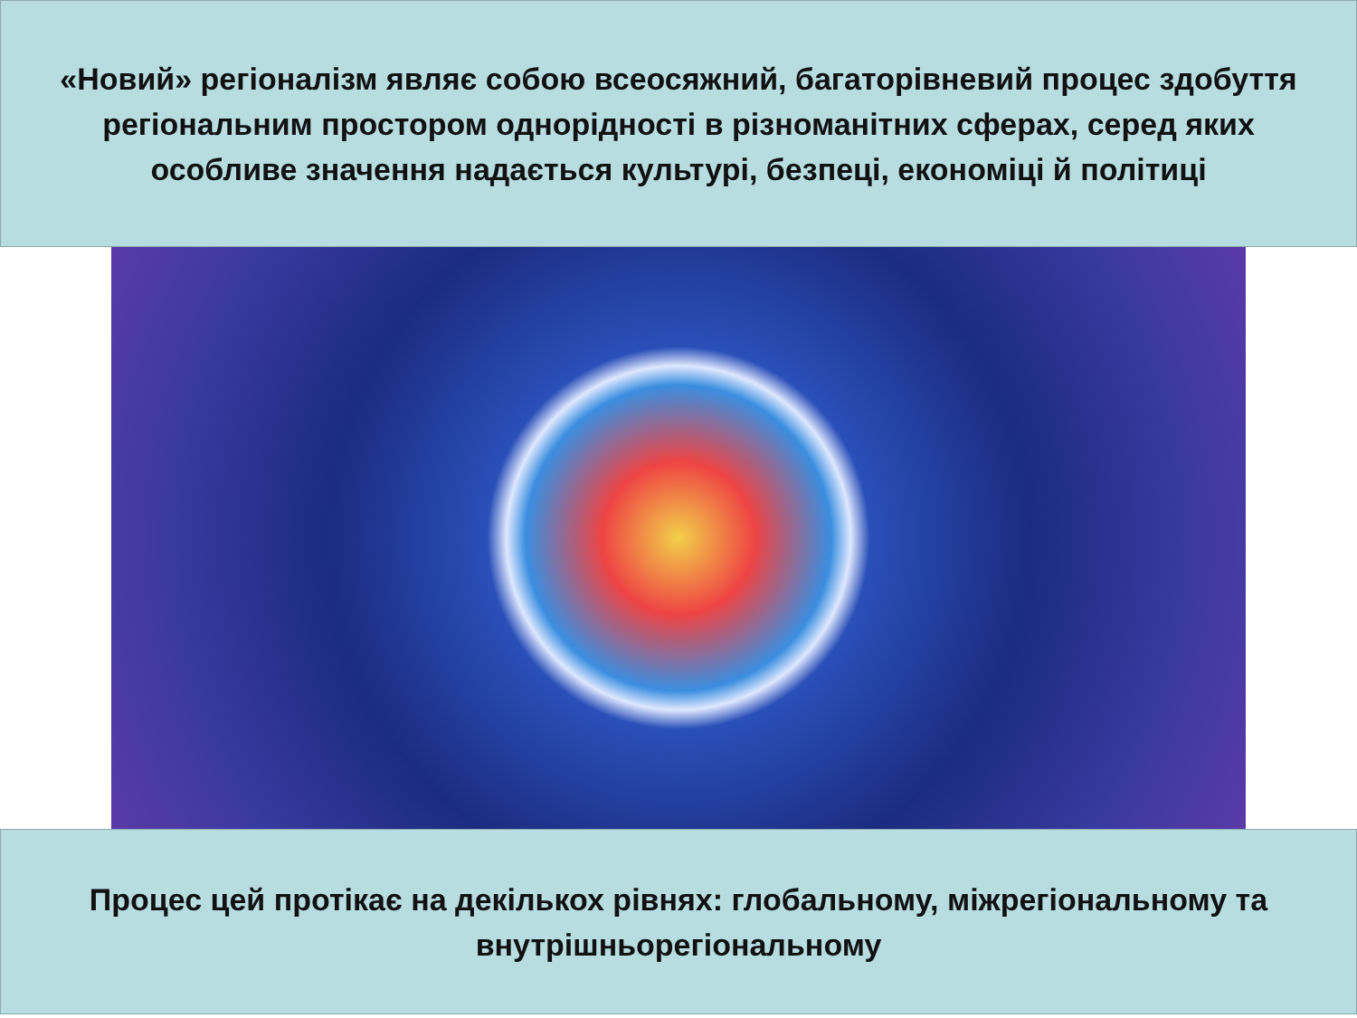«Новий» регіоналізм являє собою всеосяжний, багаторівневий процес здобуття регіональним простором однорідності в різноманітних сферах, серед яких особливе значення надається культурі, безпеці, економіці й політиці
Процес цей протікає на декількох рівнях: глобальному, міжрегіональному та внутрішньорегіональному